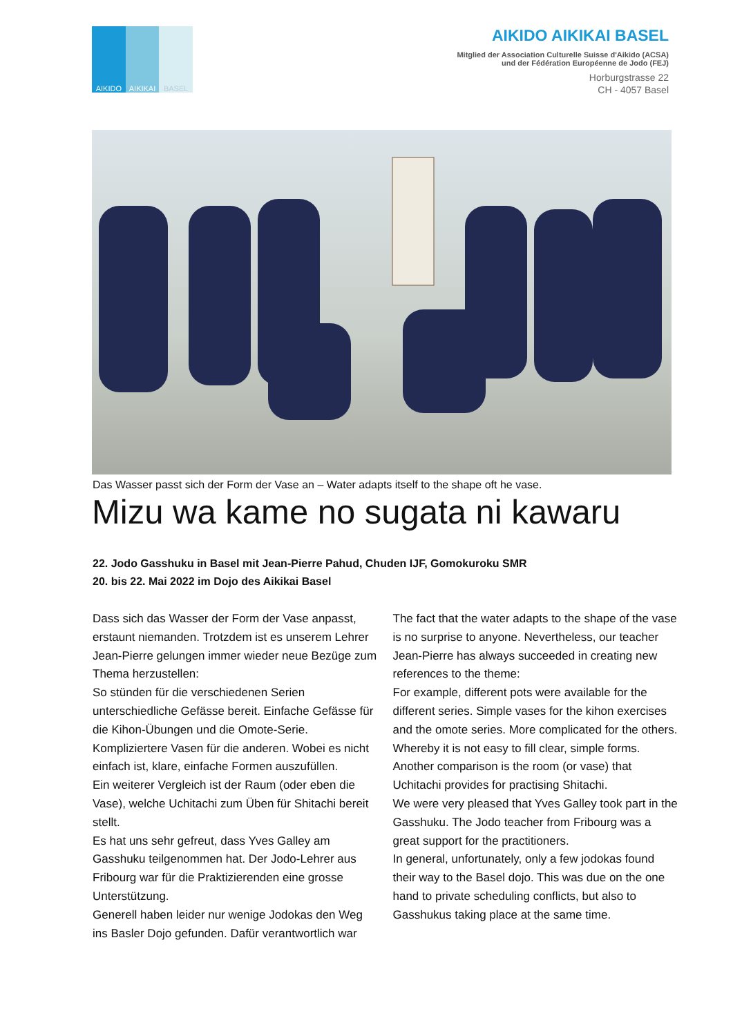AIKIDO AIKIKAI BASEL
AIKIDO AIKIKAI BASEL
Mitglied der Association Culturelle Suisse d'Aikido (ACSA)
und der Fédération Européenne de Jodo (FEJ)
Horburgstrasse 22
CH - 4057 Basel
Das Wasser passt sich der Form der Vase an – Water adapts itself to the shape oft he vase.
Mizu wa kame no sugata ni kawaru
22. Jodo Gasshuku in Basel mit Jean-Pierre Pahud, Chuden IJF, Gomokuroku SMR
20. bis 22. Mai 2022 im Dojo des Aikikai Basel
Dass sich das Wasser der Form der Vase anpasst, erstaunt niemanden. Trotzdem ist es unserem Lehrer Jean-Pierre gelungen immer wieder neue Bezüge zum Thema herzustellen:
So stünden für die verschiedenen Serien unterschiedliche Gefässe bereit. Einfache Gefässe für die Kihon-Übungen und die Omote-Serie. Kompliziertere Vasen für die anderen. Wobei es nicht einfach ist, klare, einfache Formen auszufüllen.
Ein weiterer Vergleich ist der Raum (oder eben die Vase), welche Uchitachi zum Üben für Shitachi bereit stellt.
Es hat uns sehr gefreut, dass Yves Galley am Gasshuku teilgenommen hat. Der Jodo-Lehrer aus Fribourg war für die Praktizierenden eine grosse Unterstützung.
Generell haben leider nur wenige Jodokas den Weg ins Basler Dojo gefunden. Dafür verantwortlich war
The fact that the water adapts to the shape of the vase is no surprise to anyone. Nevertheless, our teacher Jean-Pierre has always succeeded in creating new references to the theme:
For example, different pots were available for the different series. Simple vases for the kihon exercises and the omote series. More complicated for the others. Whereby it is not easy to fill clear, simple forms.
Another comparison is the room (or vase) that Uchitachi provides for practising Shitachi.
We were very pleased that Yves Galley took part in the Gasshuku. The Jodo teacher from Fribourg was a great support for the practitioners.
In general, unfortunately, only a few jodokas found their way to the Basel dojo. This was due on the one hand to private scheduling conflicts, but also to Gasshukus taking place at the same time.